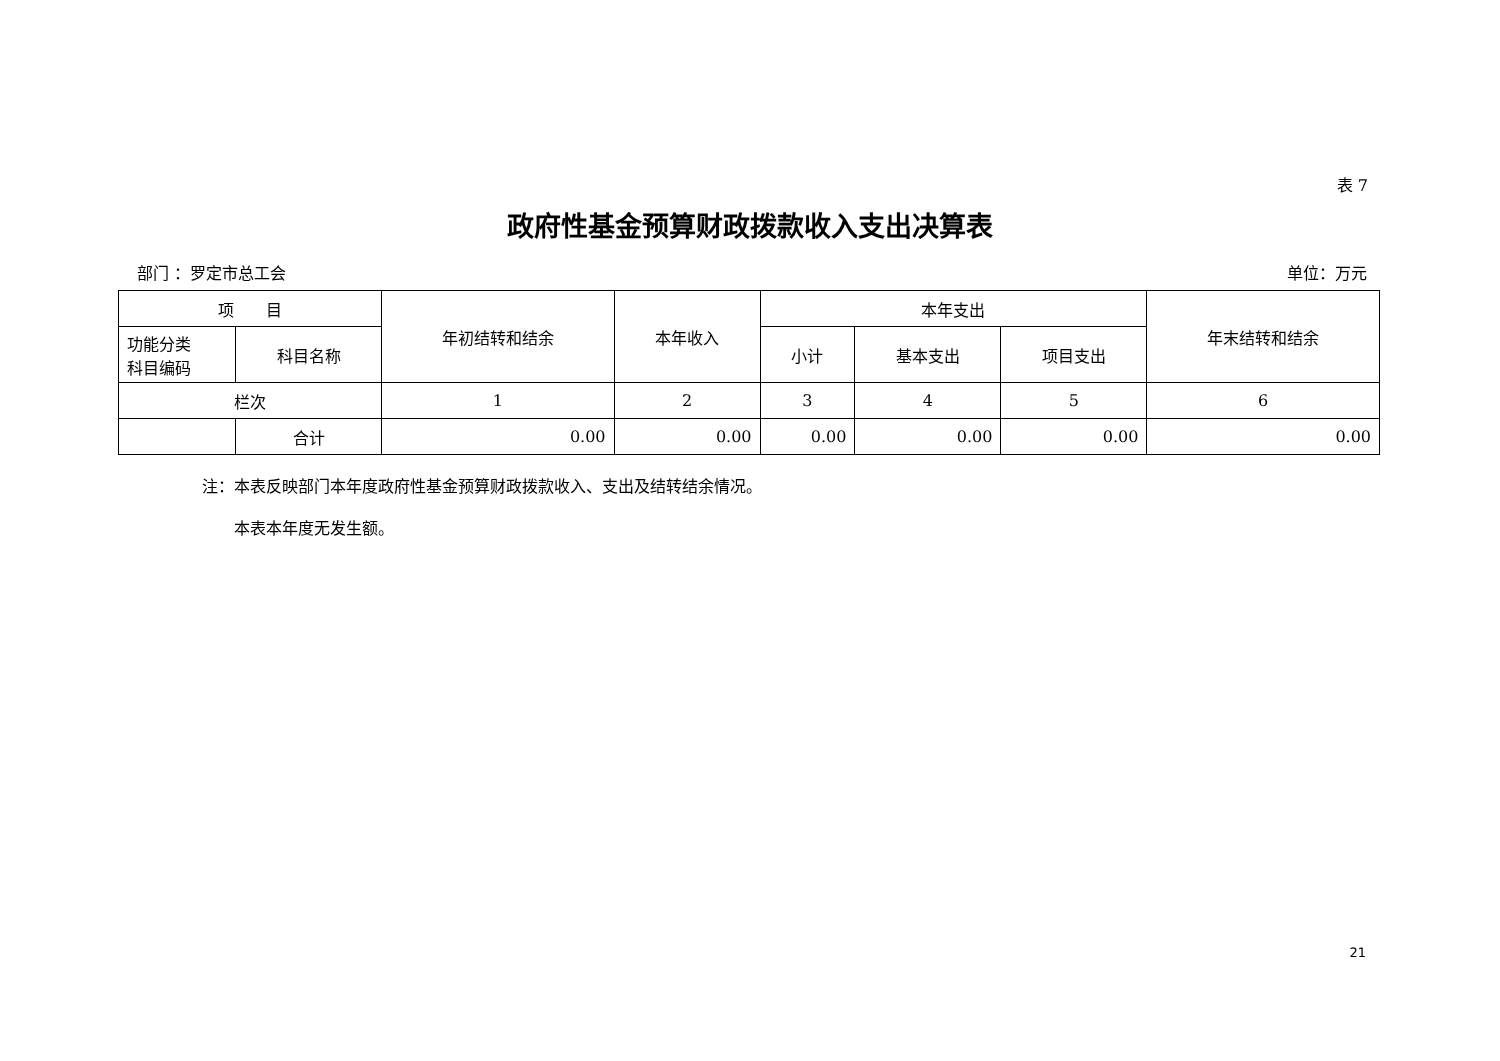表 7
政府性基金预算财政拨款收入支出决算表
部门 ：罗定市总工会 单位：万元
| 项 目 | | 年初结转和结余 | 本年收入 | 本年支出 | | | 年末结转和结余 |
| --- | --- | --- | --- | --- | --- | --- | --- |
| 功能分类 科目编码 | 科目名称 | | | 小计 | 基本支出 | 项目支出 | |
| 栏次 | | 1 | 2 | 3 | 4 | 5 | 6 |
| | 合计 | 0.00 | 0.00 | 0.00 | 0.00 | 0.00 | 0.00 |
注：本表反映部门本年度政府性基金预算财政拨款收入、支出及结转结余情况。
　　本表本年度无发生额。
21